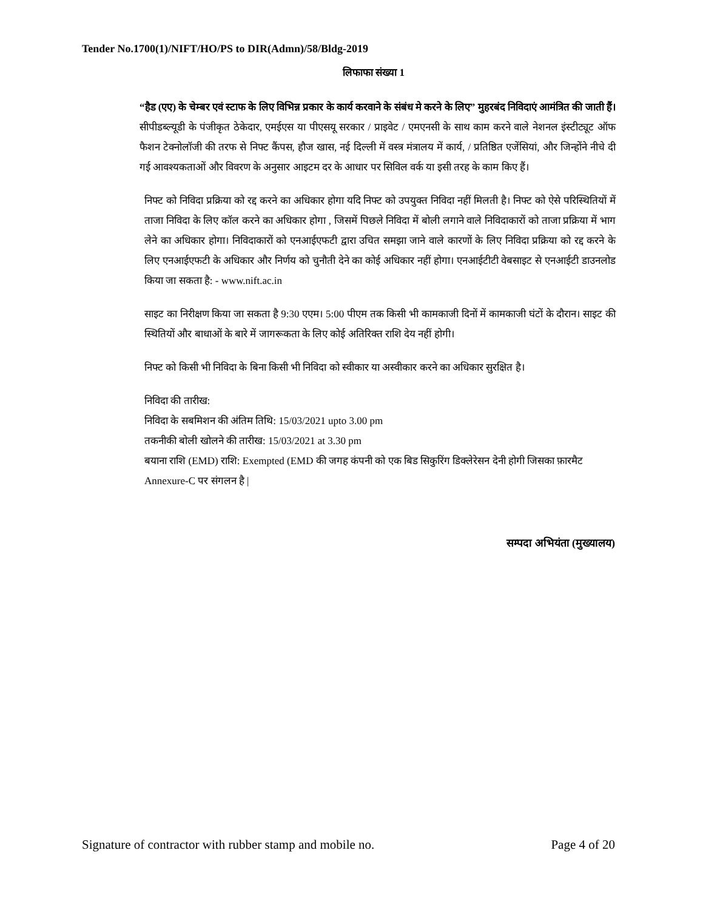Tender No.1700(1)/NIFT/HO/PS to DIR(Admn)/58/Bldg-2019
लिफाफा संख्या 1
“हैड (एए) के चेम्बर एवं स्टाफ के लिए विभिन्न प्रकार के कार्य करवाने के संबंध मे करने के लिए” मुहरबंद निविदाएं आमंत्रित की जाती हैं। सीपीडब्ल्यूडी के पंजीकृत ठेकेदार, एमईएस या पीएसयू सरकार / प्राइवेट / एमएनसी के साथ काम करने वाले नेशनल इंस्टीट्यूट ऑफ फैशन टेक्नोलॉजी की तरफ से निफ्ट कैंपस, हौज खास, नई दिल्ली में वस्त्र मंत्रालय में कार्य, / प्रतिष्ठित एजेंसियां, और जिन्होंने नीचे दी गई आवश्यकताओं और विवरण के अनुसार आइटम दर के आधार पर सिविल वर्क या इसी तरह के काम किए हैं।
निफ्ट को निविदा प्रक्रिया को रद्द करने का अधिकार होगा यदि निफ्ट को उपयुक्त निविदा नहीं मिलती है। निफ्ट को ऐसे परिस्थितियों में ताजा निविदा के लिए कॉल करने का अधिकार होगा , जिसमें पिछले निविदा में बोली लगाने वाले निविदाकारों को ताजा प्रक्रिया में भाग लेने का अधिकार होगा। निविदाकारों को एनआईएफटी द्वारा उचित समझा जाने वाले कारणों के लिए निविदा प्रक्रिया को रद्द करने के लिए एनआईएफटी के अधिकार और निर्णय को चुनौती देने का कोई अधिकार नहीं होगा। एनआईटीटी वेबसाइट से एनआईटी डाउनलोड किया जा सकता है: - www.nift.ac.in
साइट का निरीक्षण किया जा सकता है 9:30 एएम। 5:00 पीएम तक किसी भी कामकाजी दिनों में कामकाजी घंटों के दौरान। साइट की स्थितियों और बाधाओं के बारे में जागरूकता के लिए कोई अतिरिक्त राशि देय नहीं होगी।
निफ्ट को किसी भी निविदा के बिना किसी भी निविदा को स्वीकार या अस्वीकार करने का अधिकार सुरक्षित है।
निविदा की तारीख:
निविदा के सबमिशन की अंतिम तिथि: 15/03/2021 upto 3.00 pm
तकनीकी बोली खोलने की तारीख: 15/03/2021 at 3.30 pm
बयाना राशि (EMD) राशि: Exempted (EMD की जगह कंपनी को एक बिड सिकुरिंग डिक्लेरेसन देनी होगी जिसका फ़ारमैट Annexure-C पर संगलन है |
सम्पदा अभियंता (मुख्यालय)
Signature of contractor with rubber stamp and mobile no. Page 4 of 20